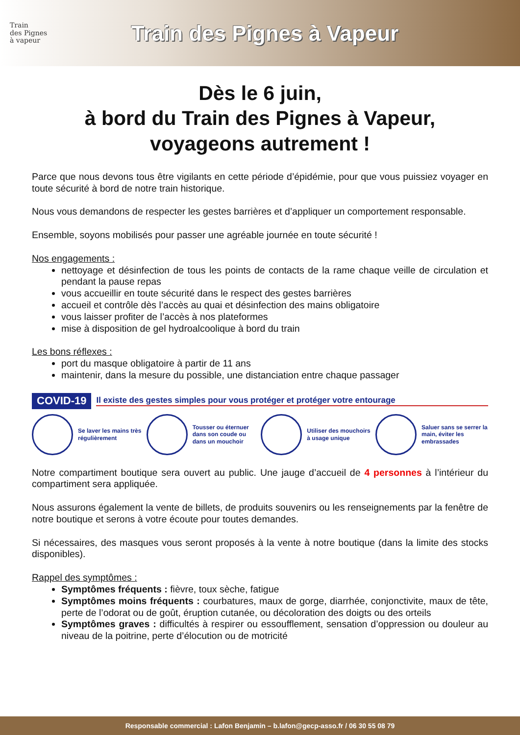Train
des Pignes
à vapeur
Train des Pignes à Vapeur
Dès le 6 juin,
à bord du Train des Pignes à Vapeur,
voyageons autrement !
Parce que nous devons tous être vigilants en cette période d’épidémie, pour que vous puissiez voyager en toute sécurité à bord de notre train historique.
Nous vous demandons de respecter les gestes barrières et d’appliquer un comportement responsable.
Ensemble, soyons mobilisés pour passer une agréable journée en toute sécurité !
Nos engagements :
nettoyage et désinfection de tous les points de contacts de la rame chaque veille de circulation et pendant la pause repas
vous accueillir en toute sécurité dans le respect des gestes barrières
accueil et contrôle dès l’accès au quai et désinfection des mains obligatoire
vous laisser profiter de l’accès à nos plateformes
mise à disposition de gel hydroalcoolique à bord du train
Les bons réflexes :
port du masque obligatoire à partir de 11 ans
maintenir, dans la mesure du possible, une distanciation entre chaque passager
COVID-19 Il existe des gestes simples pour vous protéger et protéger votre entourage
Se laver les mains très régulièrement
Tousser ou éternuer dans son coude ou dans un mouchoir
Utiliser des mouchoirs à usage unique
Saluer sans se serrer la main, éviter les embrassades
Notre compartiment boutique sera ouvert au public. Une jauge d’accueil de 4 personnes à l’intérieur du compartiment sera appliquée.
Nous assurons également la vente de billets, de produits souvenirs ou les renseignements par la fenêtre de notre boutique et serons à votre écoute pour toutes demandes.
Si nécessaires, des masques vous seront proposés à la vente à notre boutique (dans la limite des stocks disponibles).
Rappel des symptômes :
Symptômes fréquents : fièvre, toux sèche, fatigue
Symptômes moins fréquents : courbatures, maux de gorge, diarrhée, conjonctivite, maux de tête, perte de l’odorat ou de goût, éruption cutanée, ou décoloration des doigts ou des orteils
Symptômes graves : difficultés à respirer ou essoufflement, sensation d’oppression ou douleur au niveau de la poitrine, perte d’élocution ou de motricité
Responsable commercial : Lafon Benjamin – b.lafon@gecp-asso.fr / 06 30 55 08 79